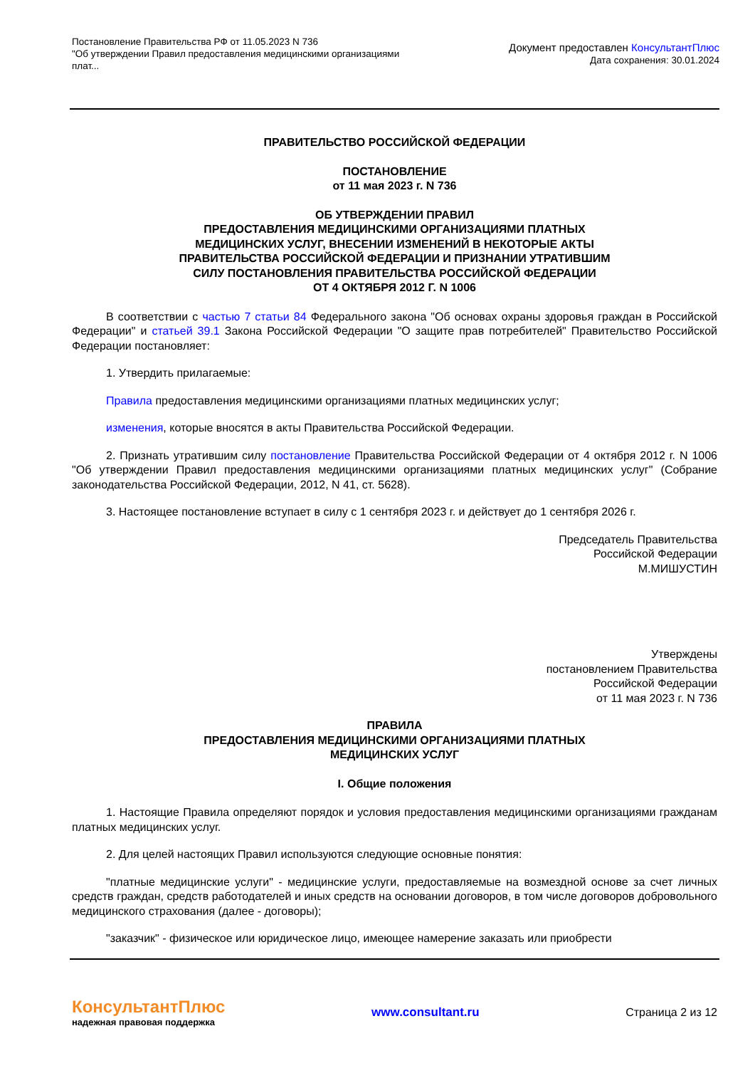Постановление Правительства РФ от 11.05.2023 N 736
"Об утверждении Правил предоставления медицинскими организациями
плат...
Документ предоставлен КонсультантПлюс
Дата сохранения: 30.01.2024
ПРАВИТЕЛЬСТВО РОССИЙСКОЙ ФЕДЕРАЦИИ
ПОСТАНОВЛЕНИЕ
от 11 мая 2023 г. N 736
ОБ УТВЕРЖДЕНИИ ПРАВИЛ
ПРЕДОСТАВЛЕНИЯ МЕДИЦИНСКИМИ ОРГАНИЗАЦИЯМИ ПЛАТНЫХ
МЕДИЦИНСКИХ УСЛУГ, ВНЕСЕНИИ ИЗМЕНЕНИЙ В НЕКОТОРЫЕ АКТЫ
ПРАВИТЕЛЬСТВА РОССИЙСКОЙ ФЕДЕРАЦИИ И ПРИЗНАНИИ УТРАТИВШИМ
СИЛУ ПОСТАНОВЛЕНИЯ ПРАВИТЕЛЬСТВА РОССИЙСКОЙ ФЕДЕРАЦИИ
ОТ 4 ОКТЯБРЯ 2012 Г. N 1006
В соответствии с частью 7 статьи 84 Федерального закона "Об основах охраны здоровья граждан в Российской Федерации" и статьей 39.1 Закона Российской Федерации "О защите прав потребителей" Правительство Российской Федерации постановляет:
1. Утвердить прилагаемые:
Правила предоставления медицинскими организациями платных медицинских услуг;
изменения, которые вносятся в акты Правительства Российской Федерации.
2. Признать утратившим силу постановление Правительства Российской Федерации от 4 октября 2012 г. N 1006 "Об утверждении Правил предоставления медицинскими организациями платных медицинских услуг" (Собрание законодательства Российской Федерации, 2012, N 41, ст. 5628).
3. Настоящее постановление вступает в силу с 1 сентября 2023 г. и действует до 1 сентября 2026 г.
Председатель Правительства
Российской Федерации
М.МИШУСТИН
Утверждены
постановлением Правительства
Российской Федерации
от 11 мая 2023 г. N 736
ПРАВИЛА
ПРЕДОСТАВЛЕНИЯ МЕДИЦИНСКИМИ ОРГАНИЗАЦИЯМИ ПЛАТНЫХ
МЕДИЦИНСКИХ УСЛУГ
I. Общие положения
1. Настоящие Правила определяют порядок и условия предоставления медицинскими организациями гражданам платных медицинских услуг.
2. Для целей настоящих Правил используются следующие основные понятия:
"платные медицинские услуги" - медицинские услуги, предоставляемые на возмездной основе за счет личных средств граждан, средств работодателей и иных средств на основании договоров, в том числе договоров добровольного медицинского страхования (далее - договоры);
"заказчик" - физическое или юридическое лицо, имеющее намерение заказать или приобрести
КонсультантПлюс
надежная правовая поддержка
www.consultant.ru Страница 2 из 12